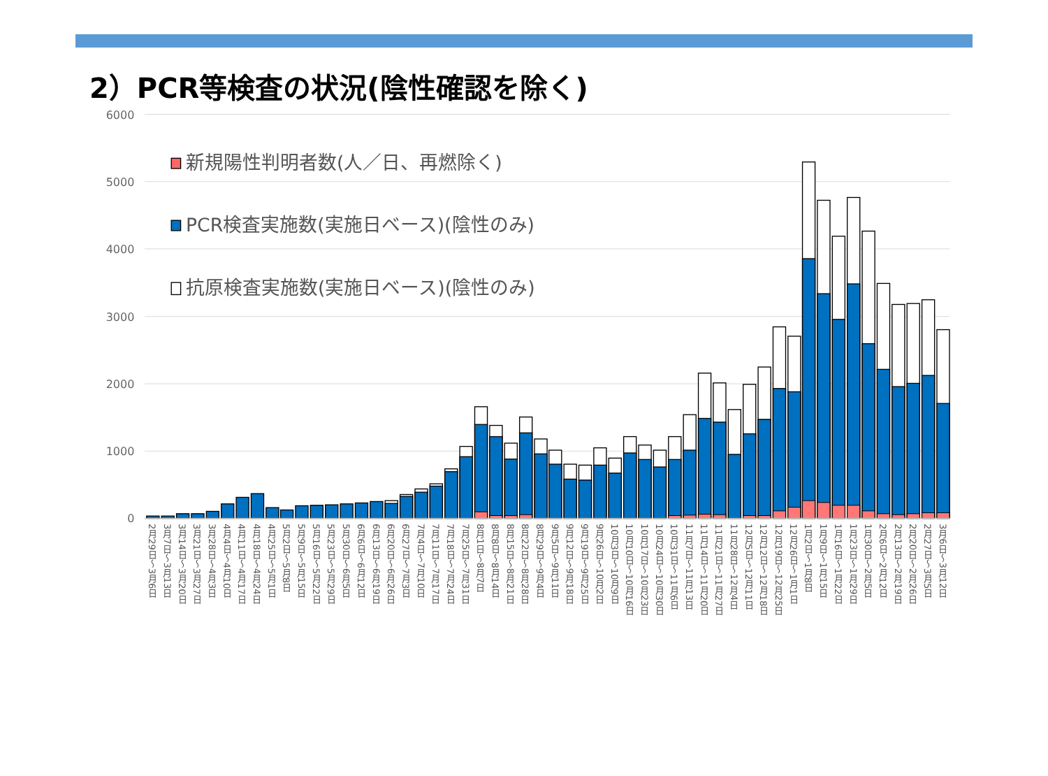2）PCR等検査の状況(陰性確認を除く)
6000
5000
4000
3000
2000
1000
0
新規陽性判明者数(人／日、再燃除く)
PCR検査実施数(実施日ベース)(陰性のみ)
抗原検査実施数(実施日ベース)(陰性のみ)
2月29日～3月6日 3月7日～3月13日 3月14日～3月20日 3月21日～3月27日 3月28日～4月3日 4月4日～4月10日 4月11日～4月17日 4月18日～4月24日 4月25日～5月1日 5月2日～5月8日 5月9日～5月15日 5月16日～5月22日 5月23日～5月29日 5月30日～6月5日 6月6日～6月12日 6月13日～6月19日 6月20日～6月26日 6月27日～7月3日 7月4日～7月10日 7月11日～7月17日 7月18日～7月24日 7月25日～7月31日 8月1日～8月7日 8月8日～8月14日 8月15日～8月21日 8月22日～8月28日 8月29日～9月4日 9月5日～9月11日 9月12日～9月18日 9月19日～9月25日 9月26日～10月2日 10月3日～10月9日 10月10日～10月16日 10月17日～10月23日 10月24日～10月30日 10月31日～11月6日 11月7日～11月13日 11月14日～11月20日 11月21日～11月27日 11月28日～12月4日 12月5日～12月11日 12月12日～12月18日 12月19日～12月25日 12月26日～1月1日 1月2日～1月8日 1月9日～1月15日 1月16日～1月22日 1月23日～1月29日 1月30日～2月5日 2月6日～2月12日 2月13日～2月19日 2月20日～2月26日 2月27日～3月5日 3月6日～3月12日